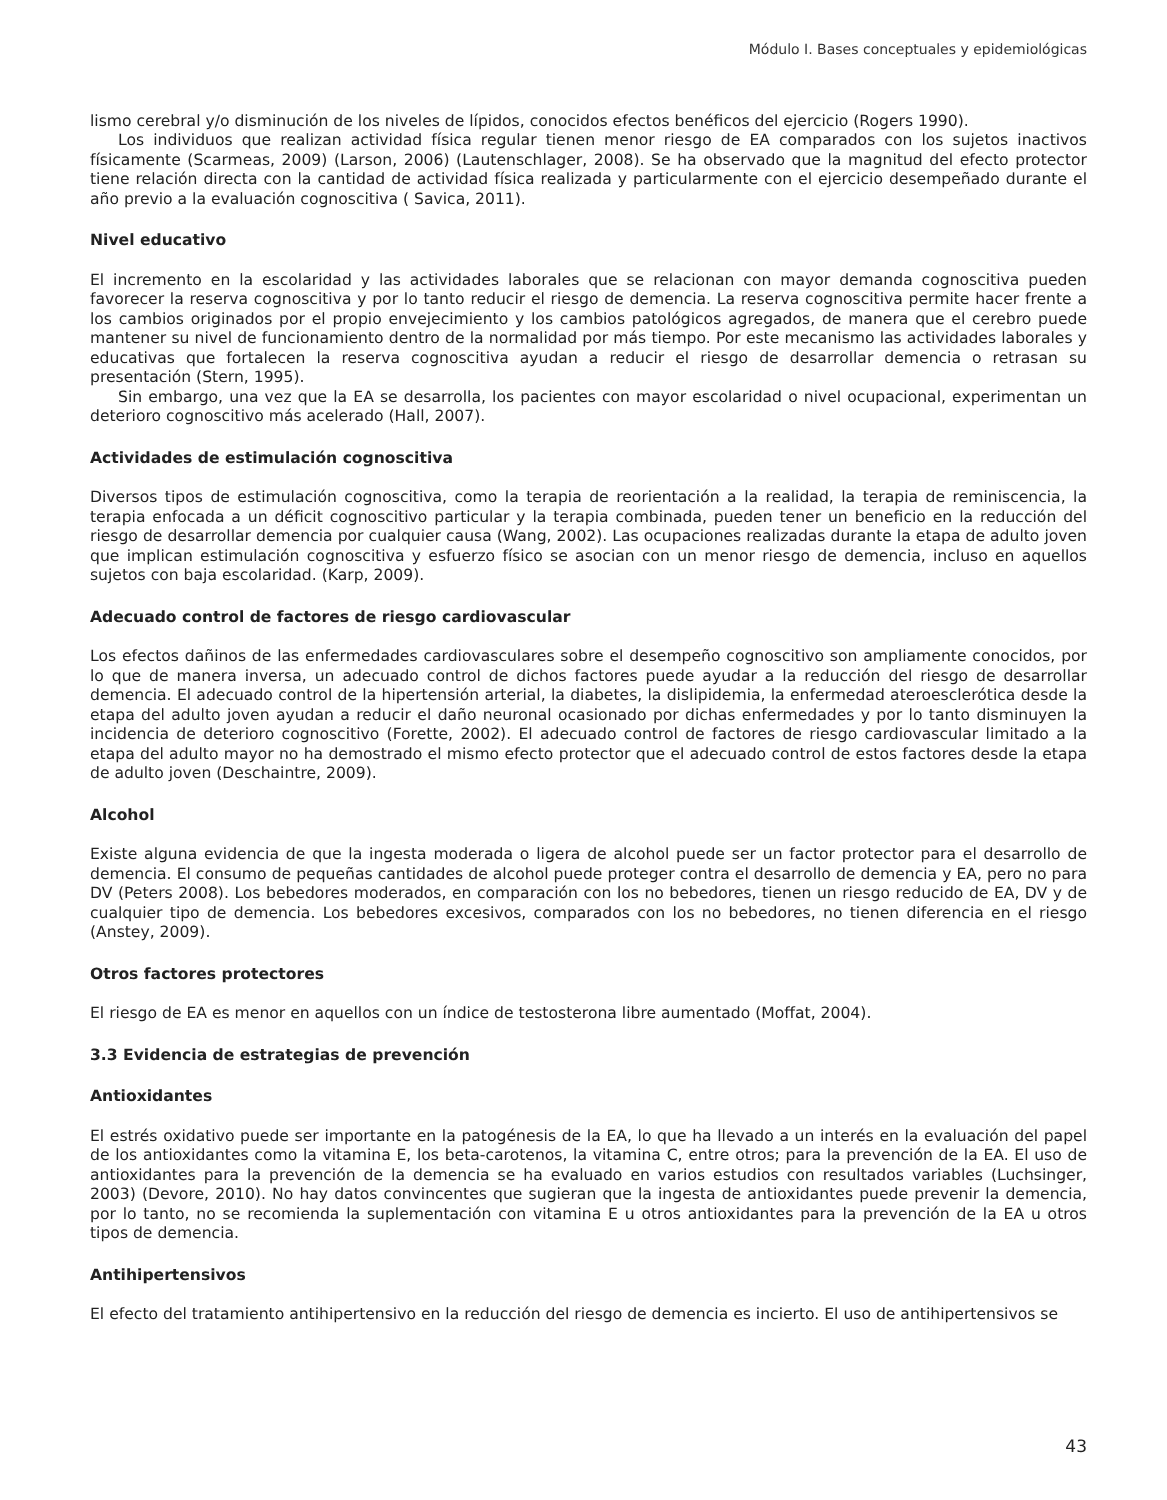Módulo I. Bases conceptuales y epidemiológicas
lismo cerebral y/o disminución de los niveles de lípidos, conocidos efectos benéficos del ejercicio (Rogers 1990).
Los individuos que realizan actividad física regular tienen menor riesgo de EA comparados con los sujetos inactivos físicamente (Scarmeas, 2009) (Larson, 2006) (Lautenschlager, 2008). Se ha observado que la magnitud del efecto protector tiene relación directa con la cantidad de actividad física realizada y particularmente con el ejercicio desempeñado durante el año previo a la evaluación cognoscitiva ( Savica, 2011).
Nivel educativo
El incremento en la escolaridad y las actividades laborales que se relacionan con mayor demanda cognoscitiva pueden favorecer la reserva cognoscitiva y por lo tanto reducir el riesgo de demencia. La reserva cognoscitiva permite hacer frente a los cambios originados por el propio envejecimiento y los cambios patológicos agregados, de manera que el cerebro puede mantener su nivel de funcionamiento dentro de la normalidad por más tiempo. Por este mecanismo las actividades laborales y educativas que fortalecen la reserva cognoscitiva ayudan a reducir el riesgo de desarrollar demencia o retrasan su presentación (Stern, 1995).
Sin embargo, una vez que la EA se desarrolla, los pacientes con mayor escolaridad o nivel ocupacional, experimentan un deterioro cognoscitivo más acelerado (Hall, 2007).
Actividades de estimulación cognoscitiva
Diversos tipos de estimulación cognoscitiva, como la terapia de reorientación a la realidad, la terapia de reminiscencia, la terapia enfocada a un déficit cognoscitivo particular y la terapia combinada, pueden tener un beneficio en la reducción del riesgo de desarrollar demencia por cualquier causa (Wang, 2002). Las ocupaciones realizadas durante la etapa de adulto joven que implican estimulación cognoscitiva y esfuerzo físico se asocian con un menor riesgo de demencia, incluso en aquellos sujetos con baja escolaridad. (Karp, 2009).
Adecuado control de factores de riesgo cardiovascular
Los efectos dañinos de las enfermedades cardiovasculares sobre el desempeño cognoscitivo son ampliamente conocidos, por lo que de manera inversa, un adecuado control de dichos factores puede ayudar a la reducción del riesgo de desarrollar demencia. El adecuado control de la hipertensión arterial, la diabetes, la dislipidemia, la enfermedad ateroesclerótica desde la etapa del adulto joven ayudan a reducir el daño neuronal ocasionado por dichas enfermedades y por lo tanto disminuyen la incidencia de deterioro cognoscitivo (Forette, 2002). El adecuado control de factores de riesgo cardiovascular limitado a la etapa del adulto mayor no ha demostrado el mismo efecto protector que el adecuado control de estos factores desde la etapa de adulto joven (Deschaintre, 2009).
Alcohol
Existe alguna evidencia de que la ingesta moderada o ligera de alcohol puede ser un factor protector para el desarrollo de demencia. El consumo de pequeñas cantidades de alcohol puede proteger contra el desarrollo de demencia y EA, pero no para DV (Peters 2008). Los bebedores moderados, en comparación con los no bebedores, tienen un riesgo reducido de EA, DV y de cualquier tipo de demencia. Los bebedores excesivos, comparados con los no bebedores, no tienen diferencia en el riesgo (Anstey, 2009).
Otros factores protectores
El riesgo de EA es menor en aquellos con un índice de testosterona libre aumentado (Moffat, 2004).
3.3 Evidencia de estrategias de prevención
Antioxidantes
El estrés oxidativo puede ser importante en la patogénesis de la EA, lo que ha llevado a un interés en la evaluación del papel de los antioxidantes como la vitamina E, los beta-carotenos, la vitamina C, entre otros; para la prevención de la EA. El uso de antioxidantes para la prevención de la demencia se ha evaluado en varios estudios con resultados variables (Luchsinger, 2003) (Devore, 2010). No hay datos convincentes que sugieran que la ingesta de antioxidantes puede prevenir la demencia, por lo tanto, no se recomienda la suplementación con vitamina E u otros antioxidantes para la prevención de la EA u otros tipos de demencia.
Antihipertensivos
El efecto del tratamiento antihipertensivo en la reducción del riesgo de demencia es incierto. El uso de antihipertensivos se
43